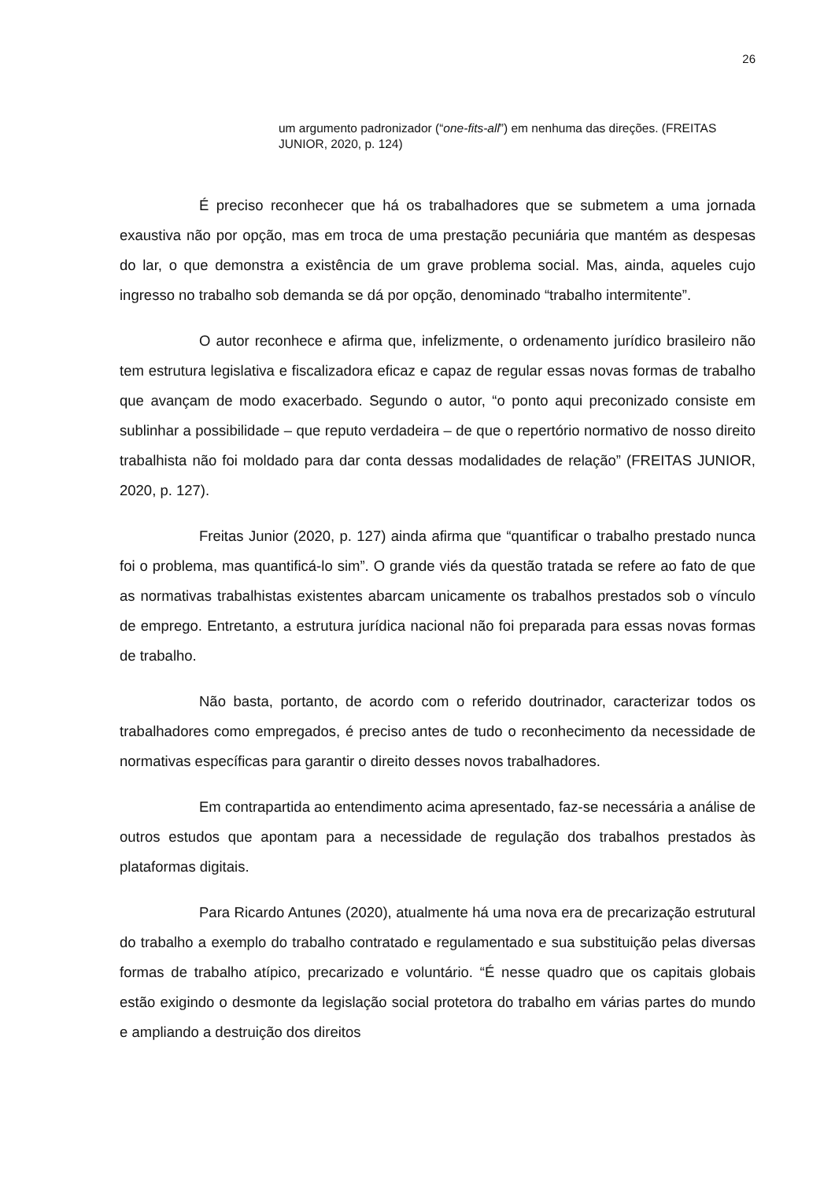26
um argumento padronizador (“one-fits-all”) em nenhuma das direções. (FREITAS JUNIOR, 2020, p. 124)
É preciso reconhecer que há os trabalhadores que se submetem a uma jornada exaustiva não por opção, mas em troca de uma prestação pecuniária que mantém as despesas do lar, o que demonstra a existência de um grave problema social. Mas, ainda, aqueles cujo ingresso no trabalho sob demanda se dá por opção, denominado “trabalho intermitente”.
O autor reconhece e afirma que, infelizmente, o ordenamento jurídico brasileiro não tem estrutura legislativa e fiscalizadora eficaz e capaz de regular essas novas formas de trabalho que avançam de modo exacerbado. Segundo o autor, “o ponto aqui preconizado consiste em sublinhar a possibilidade – que reputo verdadeira – de que o repertório normativo de nosso direito trabalhista não foi moldado para dar conta dessas modalidades de relação” (FREITAS JUNIOR, 2020, p. 127).
Freitas Junior (2020, p. 127) ainda afirma que “quantificar o trabalho prestado nunca foi o problema, mas quantificá-lo sim”. O grande viés da questão tratada se refere ao fato de que as normativas trabalhistas existentes abarcam unicamente os trabalhos prestados sob o vínculo de emprego. Entretanto, a estrutura jurídica nacional não foi preparada para essas novas formas de trabalho.
Não basta, portanto, de acordo com o referido doutrinador, caracterizar todos os trabalhadores como empregados, é preciso antes de tudo o reconhecimento da necessidade de normativas específicas para garantir o direito desses novos trabalhadores.
Em contrapartida ao entendimento acima apresentado, faz-se necessária a análise de outros estudos que apontam para a necessidade de regulação dos trabalhos prestados às plataformas digitais.
Para Ricardo Antunes (2020), atualmente há uma nova era de precarização estrutural do trabalho a exemplo do trabalho contratado e regulamentado e sua substituição pelas diversas formas de trabalho atípico, precarizado e voluntário. “É nesse quadro que os capitais globais estão exigindo o desmonte da legislação social protetora do trabalho em várias partes do mundo e ampliando a destruição dos direitos